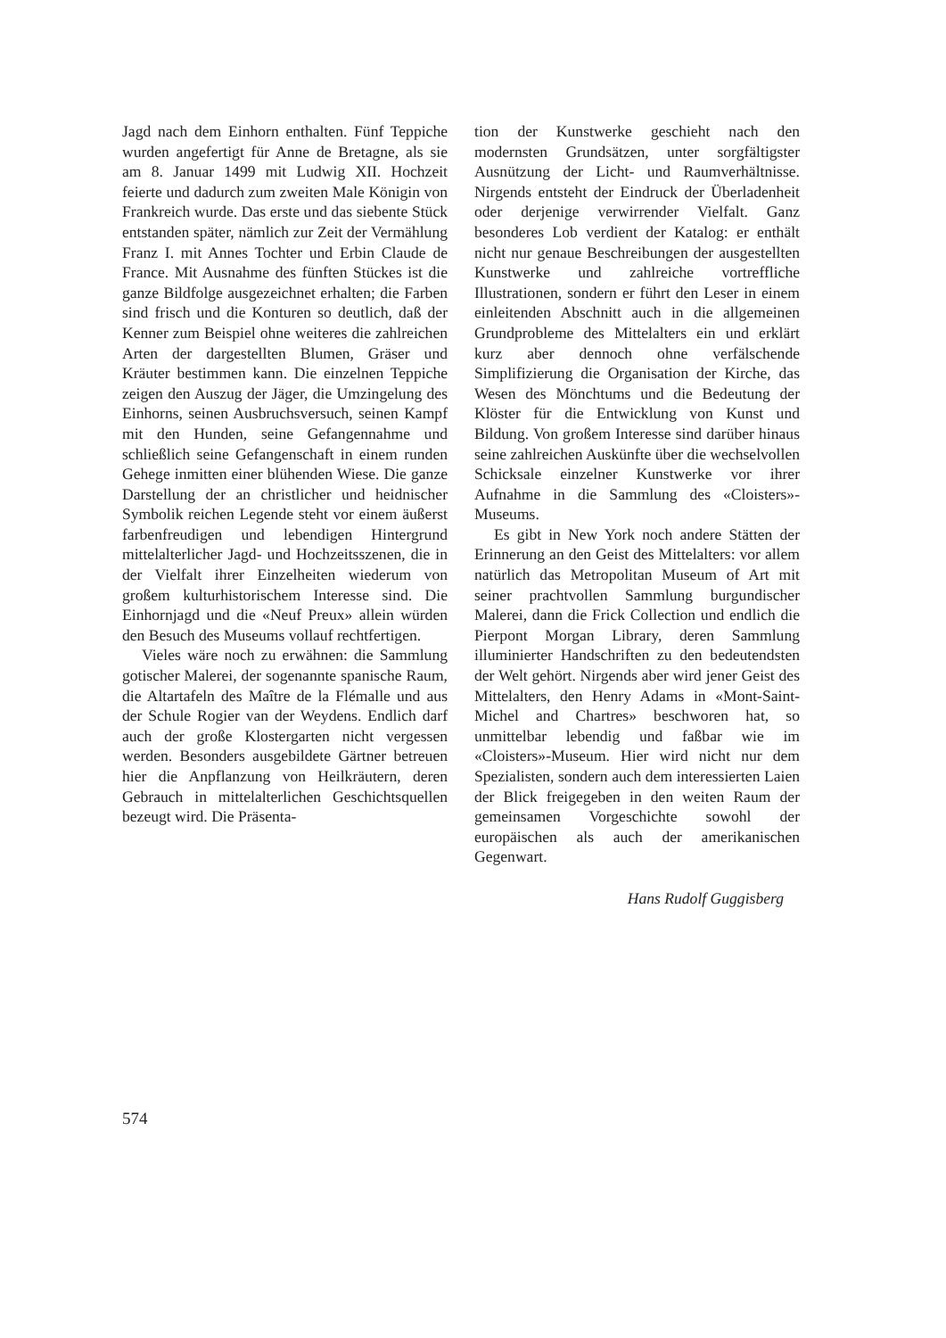Jagd nach dem Einhorn enthalten. Fünf Teppiche wurden angefertigt für Anne de Bretagne, als sie am 8. Januar 1499 mit Ludwig XII. Hochzeit feierte und dadurch zum zweiten Male Königin von Frankreich wurde. Das erste und das siebente Stück entstanden später, nämlich zur Zeit der Vermählung Franz I. mit Annes Tochter und Erbin Claude de France. Mit Ausnahme des fünften Stückes ist die ganze Bildfolge ausgezeichnet erhalten; die Farben sind frisch und die Konturen so deutlich, daß der Kenner zum Beispiel ohne weiteres die zahlreichen Arten der dargestellten Blumen, Gräser und Kräuter bestimmen kann. Die einzelnen Teppiche zeigen den Auszug der Jäger, die Umzingelung des Einhorns, seinen Ausbruchsversuch, seinen Kampf mit den Hunden, seine Gefangennahme und schließlich seine Gefangenschaft in einem runden Gehege inmitten einer blühenden Wiese. Die ganze Darstellung der an christlicher und heidnischer Symbolik reichen Legende steht vor einem äußerst farbenfreudigen und lebendigen Hintergrund mittelalterlicher Jagd- und Hochzeitsszenen, die in der Vielfalt ihrer Einzelheiten wiederum von großem kulturhistorischem Interesse sind. Die Einhornjagd und die «Neuf Preux» allein würden den Besuch des Museums vollauf rechtfertigen.
Vieles wäre noch zu erwähnen: die Sammlung gotischer Malerei, der sogenannte spanische Raum, die Altartafeln des Maître de la Flémalle und aus der Schule Rogier van der Weydens. Endlich darf auch der große Klostergarten nicht vergessen werden. Besonders ausgebildete Gärtner betreuen hier die Anpflanzung von Heilkräutern, deren Gebrauch in mittelalterlichen Geschichtsquellen bezeugt wird. Die Präsenta-
tion der Kunstwerke geschieht nach den modernsten Grundsätzen, unter sorgfältigster Ausnützung der Licht- und Raumverhältnisse. Nirgends entsteht der Eindruck der Überladenheit oder derjenige verwirrender Vielfalt. Ganz besonderes Lob verdient der Katalog: er enthält nicht nur genaue Beschreibungen der ausgestellten Kunstwerke und zahlreiche vortreffliche Illustrationen, sondern er führt den Leser in einem einleitenden Abschnitt auch in die allgemeinen Grundprobleme des Mittelalters ein und erklärt kurz aber dennoch ohne verfälschende Simplifizierung die Organisation der Kirche, das Wesen des Mönchtums und die Bedeutung der Klöster für die Entwicklung von Kunst und Bildung. Von großem Interesse sind darüber hinaus seine zahlreichen Auskünfte über die wechselvollen Schicksale einzelner Kunstwerke vor ihrer Aufnahme in die Sammlung des «Cloisters»-Museums.
Es gibt in New York noch andere Stätten der Erinnerung an den Geist des Mittelalters: vor allem natürlich das Metropolitan Museum of Art mit seiner prachtvollen Sammlung burgundischer Malerei, dann die Frick Collection und endlich die Pierpont Morgan Library, deren Sammlung illuminierter Handschriften zu den bedeutendsten der Welt gehört. Nirgends aber wird jener Geist des Mittelalters, den Henry Adams in «Mont-Saint-Michel and Chartres» beschworen hat, so unmittelbar lebendig und faßbar wie im «Cloisters»-Museum. Hier wird nicht nur dem Spezialisten, sondern auch dem interessierten Laien der Blick freigegeben in den weiten Raum der gemeinsamen Vorgeschichte sowohl der europäischen als auch der amerikanischen Gegenwart.
Hans Rudolf Guggisberg
574